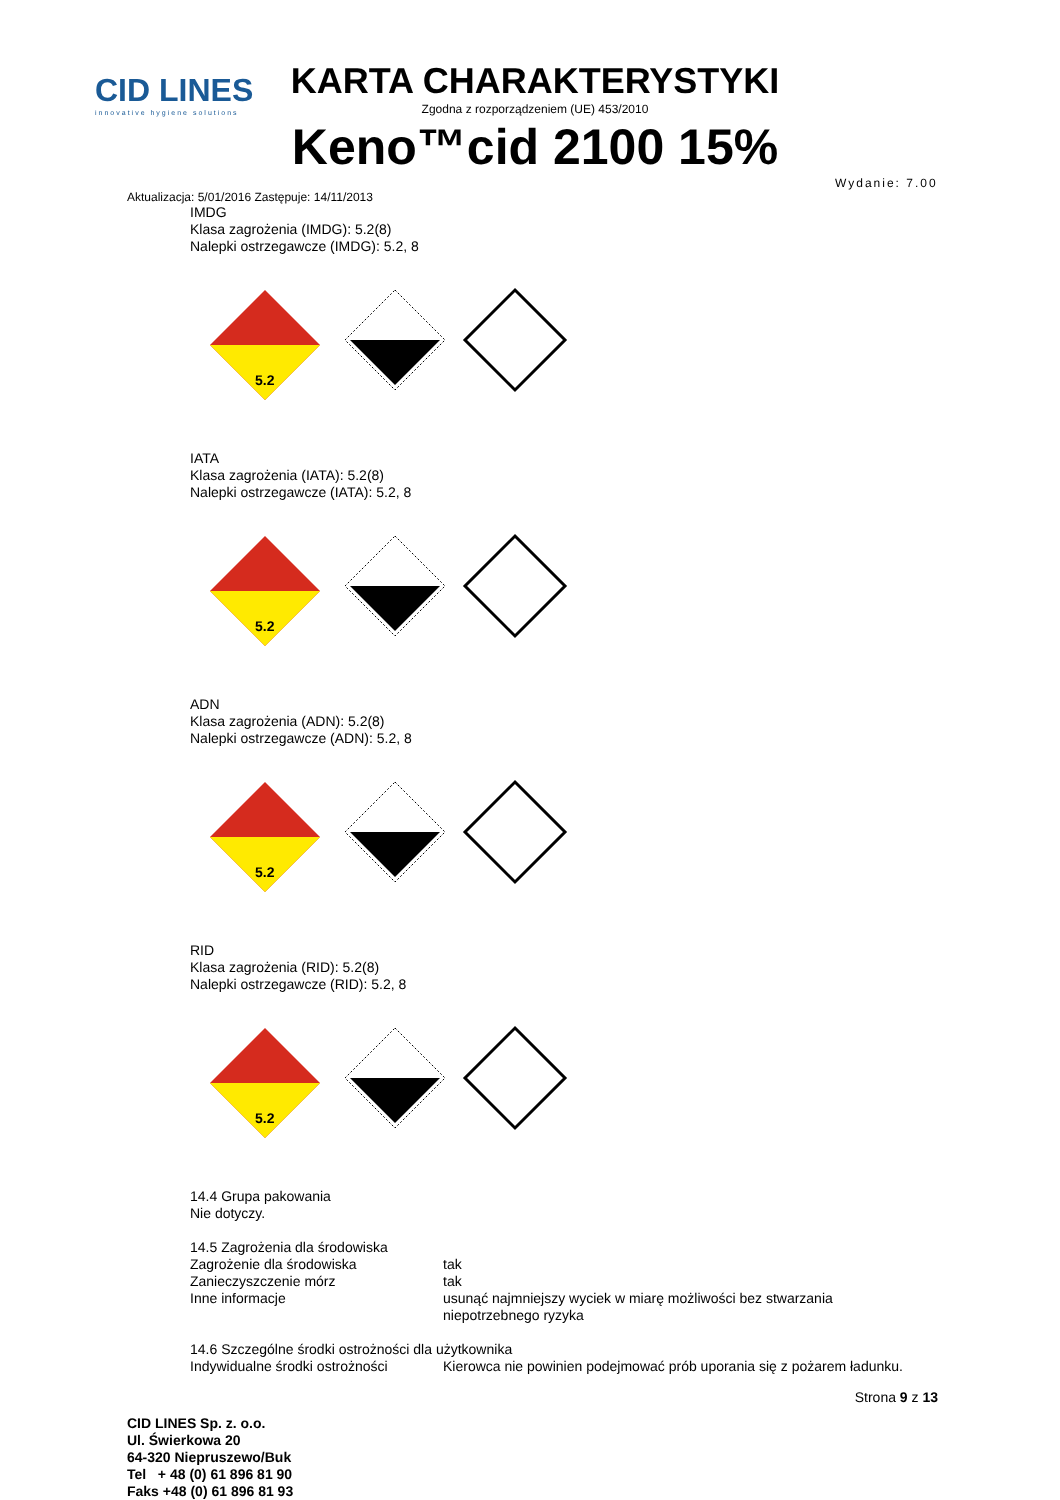CID LINES
innovative hygiene solutions
KARTA CHARAKTERYSTYKI
Zgodna z rozporządzeniem (UE) 453/2010
Keno™cid 2100 15%
Wydanie: 7.00
Aktualizacja: 5/01/2016 Zastępuje: 14/11/2013
IMDG
Klasa zagrożenia (IMDG): 5.2(8)
Nalepki ostrzegawcze (IMDG): 5.2, 8
5.2
IATA
Klasa zagrożenia (IATA): 5.2(8)
Nalepki ostrzegawcze (IATA): 5.2, 8
5.2
ADN
Klasa zagrożenia (ADN): 5.2(8)
Nalepki ostrzegawcze (ADN): 5.2, 8
5.2
RID
Klasa zagrożenia (RID): 5.2(8)
Nalepki ostrzegawcze (RID): 5.2, 8
5.2
14.4 Grupa pakowania
Nie dotyczy.
14.5 Zagrożenia dla środowiska
Zagrożenie dla środowiska tak
Zanieczyszczenie mórz tak
Inne informacje usunąć najmniejszy wyciek w miarę możliwości bez stwarzania
niepotrzebnego ryzyka
14.6 Szczególne środki ostrożności dla użytkownika
Indywidualne środki ostrożności
Kierowca nie powinien podejmować prób uporania się z pożarem ładunku.
Strona 9 z 13
CID LINES Sp. z. o.o.
Ul. Świerkowa 20
64-320 Niepruszewo/Buk
Tel + 48 (0) 61 896 81 90
Faks +48 (0) 61 896 81 93